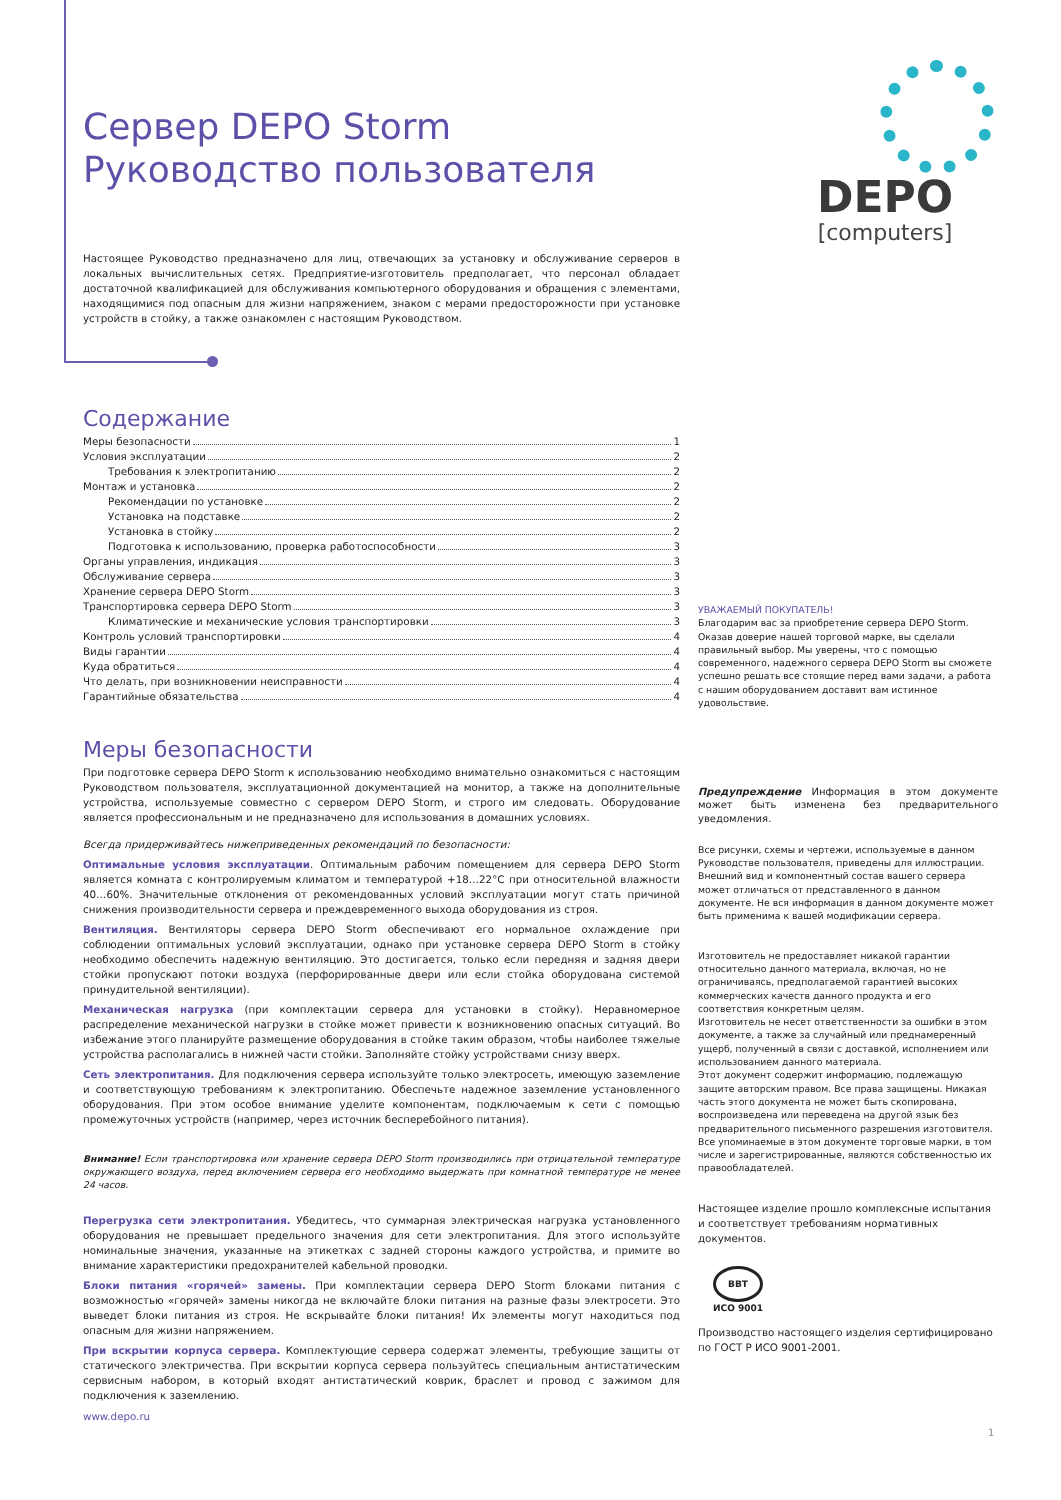DEPO
[computers]
Сервер DEPO Storm
Руководство пользователя
Настоящее Руководство предназначено для лиц, отвечающих за установку и обслуживание серверов в локальных вычислительных сетях. Предприятие-изготовитель предполагает, что персонал обладает достаточной квалификацией для обслуживания компьютерного оборудования и обращения с элементами, находящимися под опасным для жизни напряжением, знаком с мерами предосторожности при установке устройств в стойку, а также ознакомлен с настоящим Руководством.
Содержание
Меры безопасности 1
Условия эксплуатации 2
Требования к электропитанию 2
Монтаж и установка 2
Рекомендации по установке 2
Установка на подставке 2
Установка в стойку 2
Подготовка к использованию, проверка работоспособности 3
Органы управления, индикация 3
Обслуживание сервера 3
Хранение сервера DEPO Storm 3
Транспортировка сервера DEPO Storm 3
Климатические и механические условия транспортировки 3
Контроль условий транспортировки 4
Виды гарантии 4
Куда обратиться 4
Что делать, при возникновении неисправности 4
Гарантийные обязательства 4
Меры безопасности
При подготовке сервера DEPO Storm к использованию необходимо внимательно ознакомиться с настоящим Руководством пользователя, эксплуатационной документацией на монитор, а также на дополнительные устройства, используемые совместно с сервером DEPO Storm, и строго им следовать. Оборудование является профессиональным и не предназначено для использования в домашних условиях.
Всегда придерживайтесь нижеприведенных рекомендаций по безопасности:
Оптимальные условия эксплуатации. Оптимальным рабочим помещением для сервера DEPO Storm является комната с контролируемым климатом и температурой +18…22°С при относительной влажности 40…60%. Значительные отклонения от рекомендованных условий эксплуатации могут стать причиной снижения производительности сервера и преждевременного выхода оборудования из строя.
Вентиляция. Вентиляторы сервера DEPO Storm обеспечивают его нормальное охлаждение при соблюдении оптимальных условий эксплуатации, однако при установке сервера DEPO Storm в стойку необходимо обеспечить надежную вентиляцию. Это достигается, только если передняя и задняя двери стойки пропускают потоки воздуха (перфорированные двери или если стойка оборудована системой принудительной вентиляции).
Механическая нагрузка (при комплектации сервера для установки в стойку). Неравномерное распределение механической нагрузки в стойке может привести к возникновению опасных ситуаций. Во избежание этого планируйте размещение оборудования в стойке таким образом, чтобы наиболее тяжелые устройства располагались в нижней части стойки. Заполняйте стойку устройствами снизу вверх.
Сеть электропитания. Для подключения сервера используйте только электросеть, имеющую заземление и соответствующую требованиям к электропитанию. Обеспечьте надежное заземление установленного оборудования. При этом особое внимание уделите компонентам, подключаемым к сети с помощью промежуточных устройств (например, через источник бесперебойного питания).
Внимание! Если транспортировка или хранение сервера DEPO Storm производились при отрицательной температуре окружающего воздуха, перед включением сервера его необходимо выдержать при комнатной температуре не менее 24 часов.
Перегрузка сети электропитания. Убедитесь, что суммарная электрическая нагрузка установленного оборудования не превышает предельного значения для сети электропитания. Для этого используйте номинальные значения, указанные на этикетках с задней стороны каждого устройства, и примите во внимание характеристики предохранителей кабельной проводки.
Блоки питания «горячей» замены. При комплектации сервера DEPO Storm блоками питания с возможностью «горячей» замены никогда не включайте блоки питания на разные фазы электросети. Это выведет блоки питания из строя. Не вскрывайте блоки питания! Их элементы могут находиться под опасным для жизни напряжением.
При вскрытии корпуса сервера. Комплектующие сервера содержат элементы, требующие защиты от статического электричества. При вскрытии корпуса сервера пользуйтесь специальным антистатическим сервисным набором, в который входят антистатический коврик, браслет и провод с зажимом для подключения к заземлению.
www.depo.ru
УВАЖАЕМЫЙ ПОКУПАТЕЛЬ!
Благодарим вас за приобретение сервера DEPO Storm. Оказав доверие нашей торговой марке, вы сделали правильный выбор. Мы уверены, что с помощью современного, надежного сервера DEPO Storm вы сможете успешно решать все стоящие перед вами задачи, а работа с нашим оборудованием доставит вам истинное удовольствие.
Предупреждение Информация в этом документе может быть изменена без предварительного уведомления.
Все рисунки, схемы и чертежи, используемые в данном Руководстве пользователя, приведены для иллюстрации. Внешний вид и компонентный состав вашего сервера может отличаться от представленного в данном документе. Не вся информация в данном документе может быть применима к вашей модификации сервера.
Изготовитель не предоставляет никакой гарантии относительно данного материала, включая, но не ограничиваясь, предполагаемой гарантией высоких коммерческих качеств данного продукта и его соответствия конкретным целям.
Изготовитель не несет ответственности за ошибки в этом документе, а также за случайный или преднамеренный ущерб, полученный в связи с доставкой, исполнением или использованием данного материала.
Этот документ содержит информацию, подлежащую защите авторским правом. Все права защищены. Никакая часть этого документа не может быть скопирована, воспроизведена или переведена на другой язык без предварительного письменного разрешения изготовителя.
Все упоминаемые в этом документе торговые марки, в том числе и зарегистрированные, являются собственностью их правообладателей.
Настоящее изделие прошло комплексные испытания и соответствует требованиям нормативных документов.
ВВТ
ИСО 9001
Производство настоящего изделия сертифицировано по ГОСТ Р ИСО 9001-2001.
1